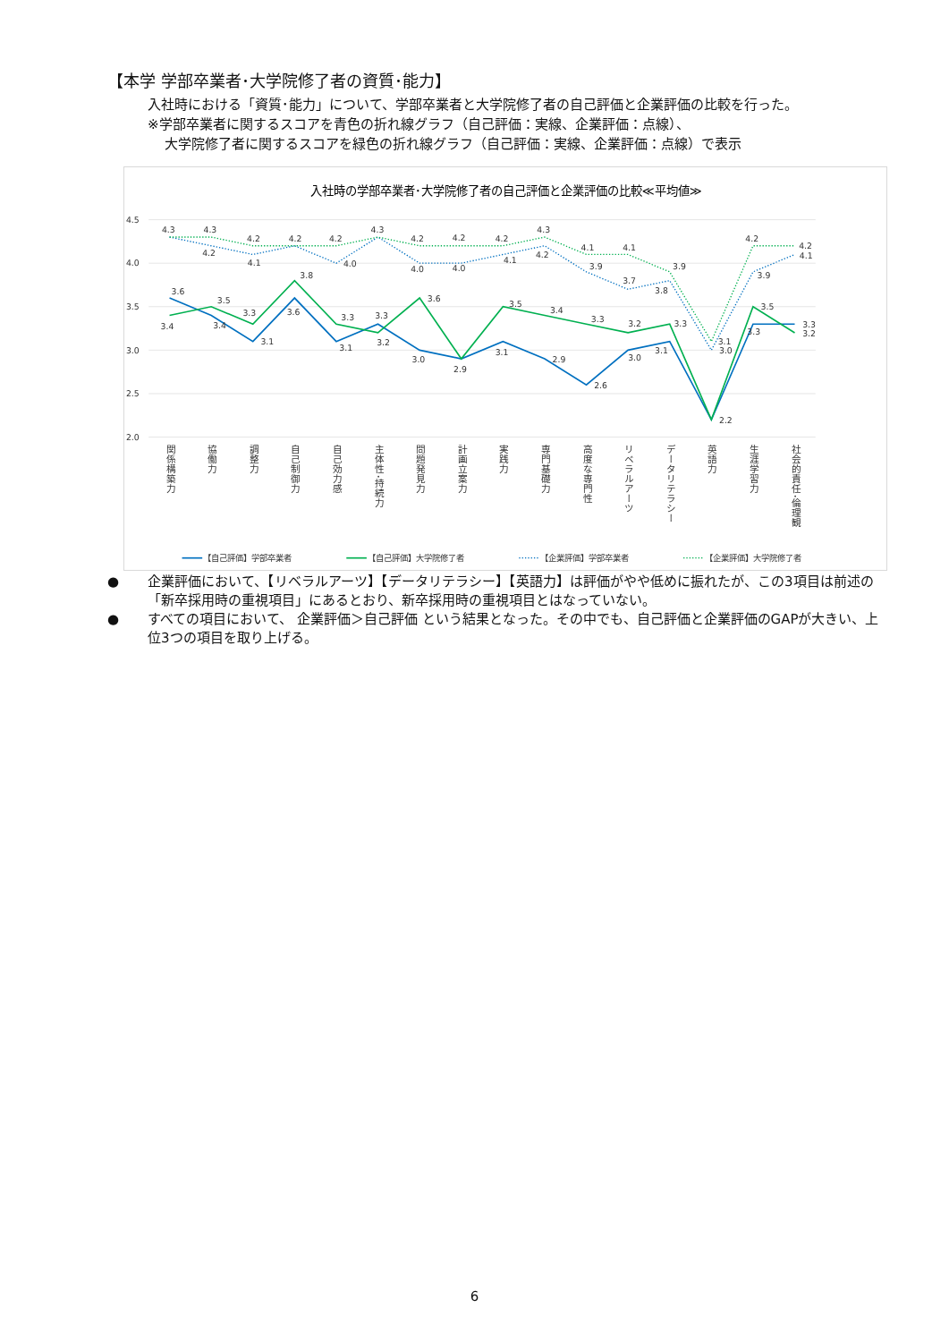【本学 学部卒業者･大学院修了者の資質･能力】
入社時における「資質･能力」について、学部卒業者と大学院修了者の自己評価と企業評価の比較を行った。
※学部卒業者に関するスコアを青色の折れ線グラフ（自己評価：実線、企業評価：点線）、
大学院修了者に関するスコアを緑色の折れ線グラフ（自己評価：実線、企業評価：点線）で表示
入社時の学部卒業者･大学院修了者の自己評価と企業評価の比較≪平均値≫
4.5
4.0
3.5
3.0
2.5
2.0
3.6
3.4
3.1
3.6
3.1
3.3
3.0
2.9
3.1
2.9
2.6
3.0
3.1
2.2
3.3
3.3
3.4
3.5
3.3
3.8
3.3
3.2
3.6
3.5
3.4
3.3
3.2
3.3
3.5
3.2
4.2
4.1
4.0
4.0
4.0
4.1
4.2
3.9
3.7
3.8
3.0
3.9
4.1
4.3
4.3
4.2
4.2
4.2
4.3
4.2
4.2
4.2
4.3
4.1
4.1
3.9
3.1
4.2
4.2
関係構築力
協働力
調整力
自己制御力
自己効力感
主体性･持続力
問題発見力
計画立案力
実践力
専門基礎力
高度な専門性
リベラルアーツ
データリテラシー
英語力
生涯学習力
社会的責任･倫理観
【自己評価】学部卒業者
【自己評価】大学院修了者
【企業評価】学部卒業者
【企業評価】大学院修了者
● 企業評価において、【リベラルアーツ】【データリテラシー】【英語力】は評価がやや低めに振れたが、この3項目は前述の「新卒採用時の重視項目」にあるとおり、新卒採用時の重視項目とはなっていない。
● すべての項目において、 企業評価＞自己評価 という結果となった。その中でも、自己評価と企業評価のGAPが大きい、上位3つの項目を取り上げる。
6